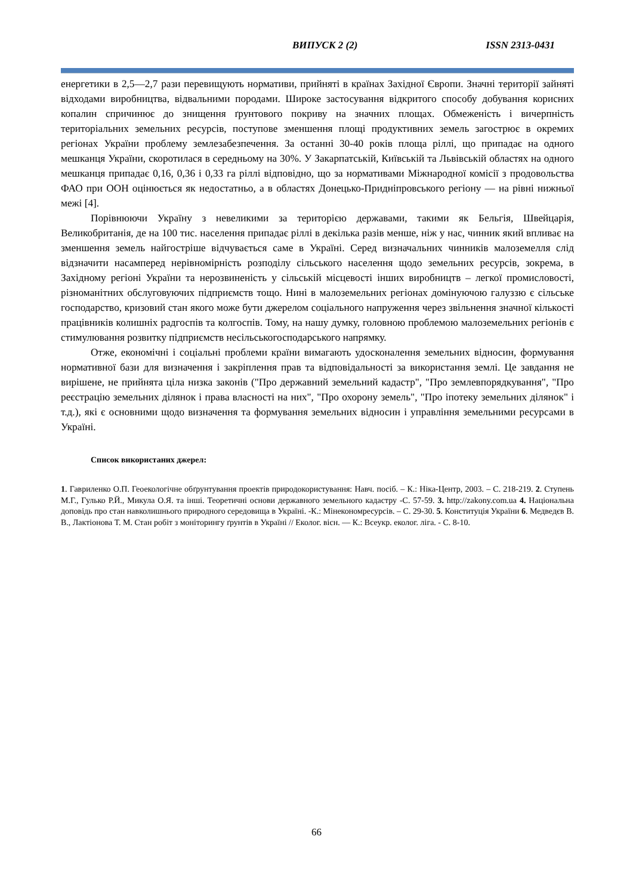ВИПУСК 2 (2) ISSN 2313-0431
енергетики в 2,5—2,7 рази перевищують нормативи, прийняті в країнах Західної Європи. Значні території зайняті відходами виробництва, відвальними породами. Широке застосування відкритого способу добування корисних копалин спричинює до знищення ґрунтового покриву на значних площах. Обмеженість і вичерпність територіальних земельних ресурсів, поступове зменшення площі продуктивних земель загострює в окремих регіонах України проблему землезабезпечення. За останні 30-40 років площа ріллі, що припадає на одного мешканця України, скоротилася в середньому на 30%. У Закарпатській, Київській та Львівській областях на одного мешканця припадає 0,16, 0,36 і 0,33 га ріллі відповідно, що за нормативами Міжнародної комісії з продовольства ФАО при ООН оцінюється як недостатньо, а в областях Донецько-Придніпровського регіону — на рівні нижньої межі [4].
Порівнюючи Україну з невеликими за територією державами, такими як Бельгія, Швейцарія, Великобританія, де на 100 тис. населення припадає ріллі в декілька разів менше, ніж у нас, чинник який впливає на зменшення земель найгостріше відчувається саме в Україні. Серед визначальних чинників малоземелля слід відзначити насамперед нерівномірність розподілу сільського населення щодо земельних ресурсів, зокрема, в Західному регіоні України та нерозвиненість у сільській місцевості інших виробництв – легкої промисловості, різноманітних обслуговуючих підприємств тощо. Нині в малоземельних регіонах домінуючою галуззю є сільське господарство, кризовий стан якого може бути джерелом соціального напруження через звільнення значної кількості працівників колишніх радгоспів та колгоспів. Тому, на нашу думку, головною проблемою малоземельних регіонів є стимулювання розвитку підприємств несільськогосподарського напрямку.
Отже, економічні і соціальні проблеми країни вимагають удосконалення земельних відносин, формування нормативної бази для визначення і закріплення прав та відповідальності за використання землі. Це завдання не вирішене, не прийнята ціла низка законів ("Про державний земельний кадастр", "Про землевпорядкування", "Про реєстрацію земельних ділянок і права власності на них", "Про охорону земель", "Про іпотеку земельних ділянок" і т.д.), які є основними щодо визначення та формування земельних відносин і управління земельними ресурсами в Україні.
Список використаних джерел:
1. Гавриленко О.П. Геоекологічне обґрунтування проектів природокористування: Навч. посіб. – К.: Ніка-Центр, 2003. – С. 218-219. 2. Ступень М.Г., Гулько Р.Й., Микула О.Я. та інші. Теоретичні основи державного земельного кадастру -С. 57-59. 3. http://zakony.com.ua 4. Національна доповідь про стан навколишнього природного середовища в Україні. -К.: Мінекономресурсів. – С. 29-30. 5. Конституція України 6. Медведєв В. В., Лактіонова Т. М. Стан робіт з моніторингу ґрунтів в Україні // Еколог. вісн. — К.: Всеукр. еколог. ліга. - С. 8-10.
66